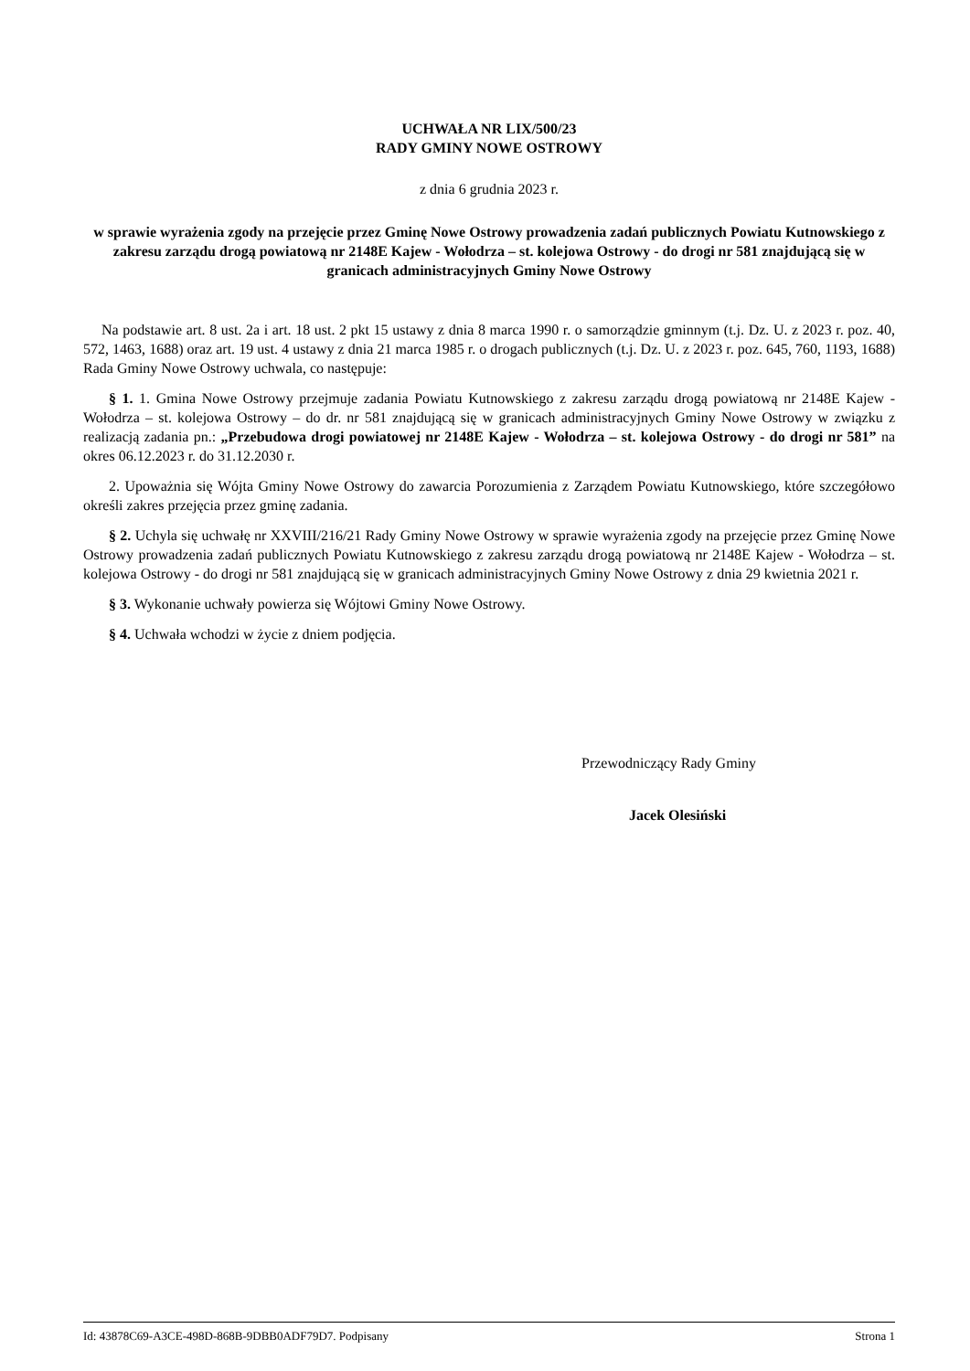UCHWAŁA NR LIX/500/23
RADY GMINY NOWE OSTROWY
z dnia 6 grudnia 2023 r.
w sprawie wyrażenia zgody na przejęcie przez Gminę Nowe Ostrowy prowadzenia zadań publicznych Powiatu Kutnowskiego z zakresu zarządu drogą powiatową nr 2148E Kajew - Wołodrza – st. kolejowa Ostrowy - do drogi nr 581 znajdującą się w granicach administracyjnych Gminy Nowe Ostrowy
Na podstawie art. 8 ust. 2a i art. 18 ust. 2 pkt 15 ustawy z dnia 8 marca 1990 r. o samorządzie gminnym (t.j. Dz. U. z 2023 r. poz. 40, 572, 1463, 1688) oraz art. 19 ust. 4 ustawy z dnia 21 marca 1985 r. o drogach publicznych (t.j. Dz. U. z 2023 r. poz. 645, 760, 1193, 1688) Rada Gminy Nowe Ostrowy uchwala, co następuje:
§ 1. 1. Gmina Nowe Ostrowy przejmuje zadania Powiatu Kutnowskiego z zakresu zarządu drogą powiatową nr 2148E Kajew - Wołodrza – st. kolejowa Ostrowy – do dr. nr 581 znajdującą się w granicach administracyjnych Gminy Nowe Ostrowy w związku z realizacją zadania pn.: „Przebudowa drogi powiatowej nr 2148E Kajew - Wołodrza – st. kolejowa Ostrowy - do drogi nr 581” na okres 06.12.2023 r. do 31.12.2030 r.
2. Upoważnia się Wójta Gminy Nowe Ostrowy do zawarcia Porozumienia z Zarządem Powiatu Kutnowskiego, które szczegółowo określi zakres przejęcia przez gminę zadania.
§ 2. Uchyla się uchwałę nr XXVIII/216/21 Rady Gminy Nowe Ostrowy w sprawie wyrażenia zgody na przejęcie przez Gminę Nowe Ostrowy prowadzenia zadań publicznych Powiatu Kutnowskiego z zakresu zarządu drogą powiatową nr 2148E Kajew - Wołodrza – st. kolejowa Ostrowy - do drogi nr 581 znajdującą się w granicach administracyjnych Gminy Nowe Ostrowy z dnia 29 kwietnia 2021 r.
§ 3. Wykonanie uchwały powierza się Wójtowi Gminy Nowe Ostrowy.
§ 4. Uchwała wchodzi w życie z dniem podjęcia.
Przewodniczący Rady Gminy
Jacek Olesiński
Id: 43878C69-A3CE-498D-868B-9DBB0ADF79D7. Podpisany Strona 1